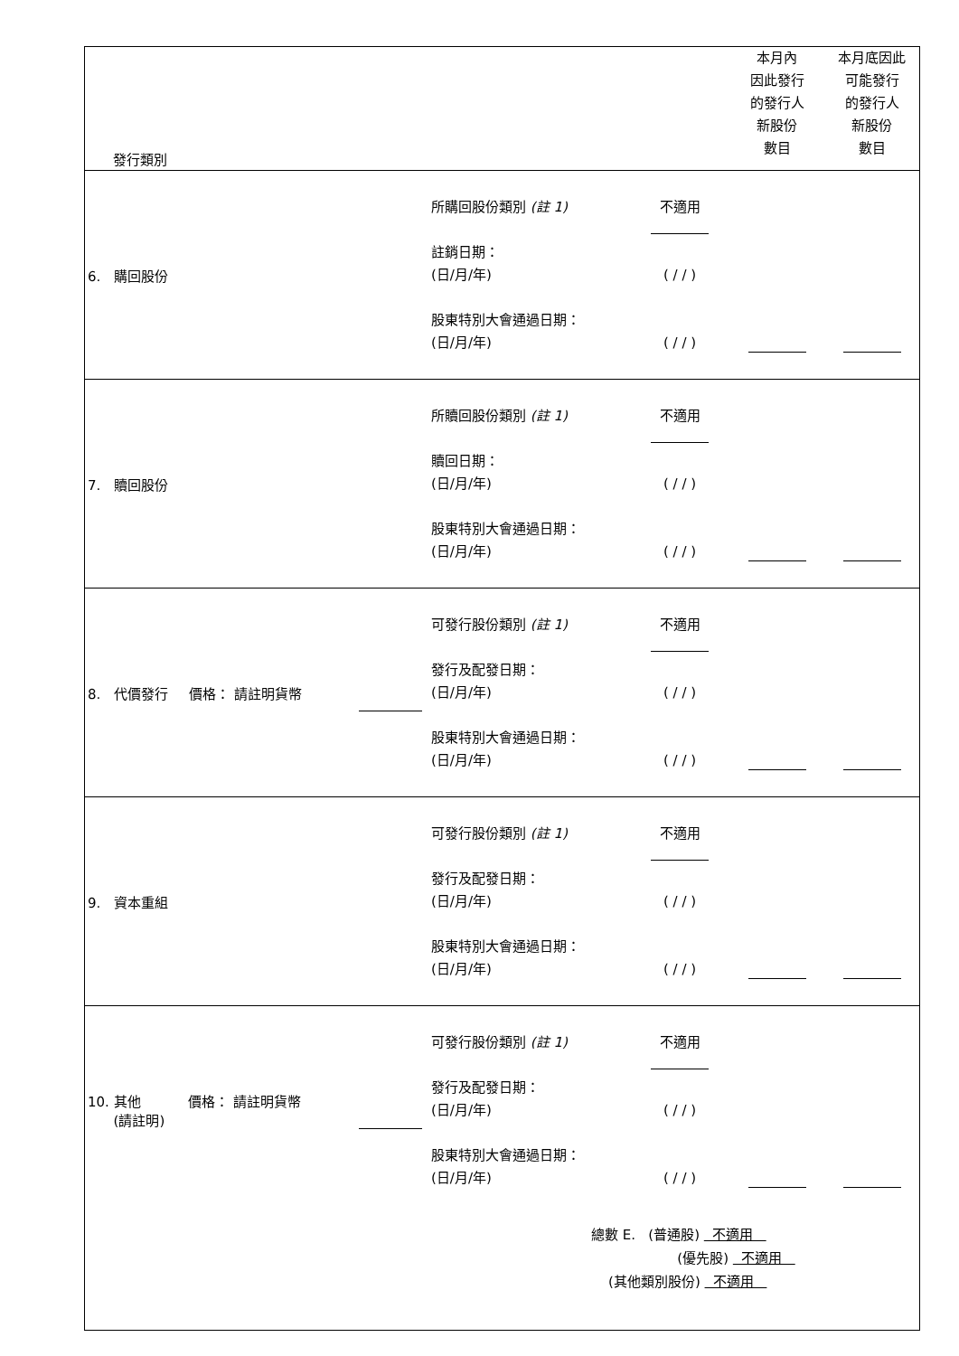| 發行類別 | 本月內 因此發行 的發行人 新股份 數目 | 本月底因此 可能發行 的發行人 新股份 數目 |
| 6. 購回股份 所購回股份類別 (註 1) 註銷日期： (日/月/年) 股東特別大會通過日期： (日/月/年) 不適用 ( / / ) ( / / ) 7. 贖回股份 所贖回股份類別 (註 1) 贖回日期： (日/月/年) 股東特別大會通過日期： (日/月/年) 不適用 ( / / ) ( / / ) 8. 代價發行 價格： 請註明貨幣 可發行股份類別 (註 1) 發行及配發日期： (日/月/年) 股東特別大會通過日期： (日/月/年) 不適用 ( / / ) ( / / ) 9. 資本重組 可發行股份類別 (註 1) 發行及配發日期： (日/月/年) 股東特別大會通過日期： (日/月/年) 不適用 ( / / ) ( / / ) 10. 其他 價格： 請註明貨幣 (請註明) 可發行股份類別 (註 1) 發行及配發日期： (日/月/年) 股東特別大會通過日期： (日/月/年) 不適用 ( / / ) ( / / ) 總數 E. (普通股) 不適用 (優先股) 不適用 (其他類別股份) 不適用 | | |